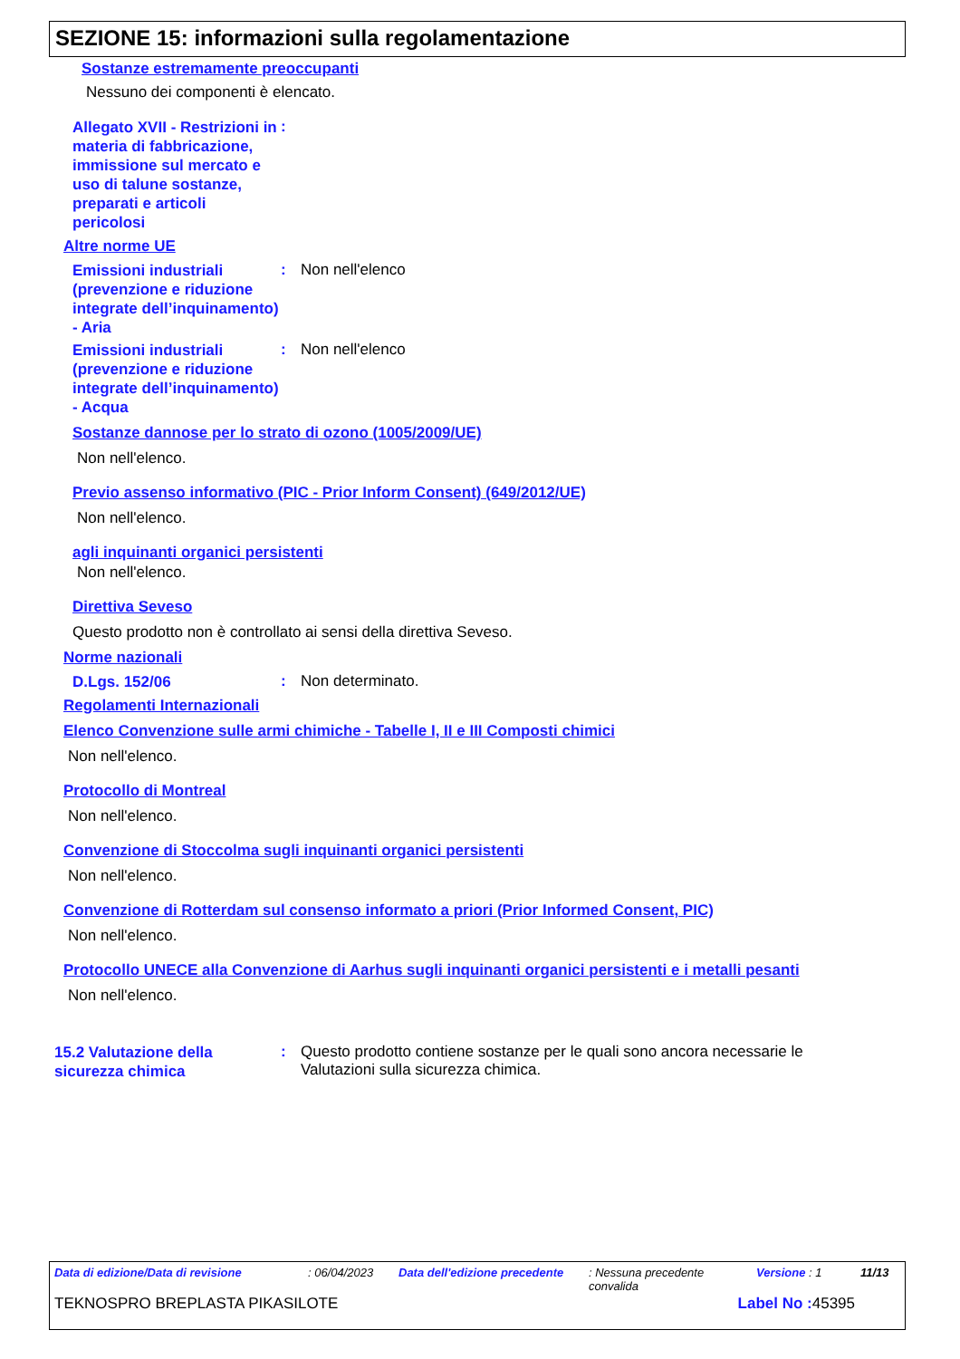SEZIONE 15: informazioni sulla regolamentazione
Sostanze estremamente preoccupanti
Nessuno dei componenti è elencato.
Allegato XVII - Restrizioni in materia di fabbricazione, immissione sul mercato e uso di talune sostanze, preparati e articoli pericolosi
:
Altre norme UE
Emissioni industriali (prevenzione e riduzione integrate dell’inquinamento) - Aria
: Non nell'elenco
Emissioni industriali (prevenzione e riduzione integrate dell’inquinamento) - Acqua
: Non nell'elenco
Sostanze dannose per lo strato di ozono (1005/2009/UE)
Non nell'elenco.
Previo assenso informativo (PIC - Prior Inform Consent) (649/2012/UE)
Non nell'elenco.
agli inquinanti organici persistenti
Non nell'elenco.
Direttiva Seveso
Questo prodotto non è controllato ai sensi della direttiva Seveso.
Norme nazionali
D.Lgs. 152/06
: Non determinato.
Regolamenti Internazionali
Elenco Convenzione sulle armi chimiche - Tabelle I, II e III Composti chimici
Non nell'elenco.
Protocollo di Montreal
Non nell'elenco.
Convenzione di Stoccolma sugli inquinanti organici persistenti
Non nell'elenco.
Convenzione di Rotterdam sul consenso informato a priori (Prior Informed Consent, PIC)
Non nell'elenco.
Protocollo UNECE alla Convenzione di Aarhus sugli inquinanti organici persistenti e i metalli pesanti
Non nell'elenco.
15.2 Valutazione della sicurezza chimica
: Questo prodotto contiene sostanze per le quali sono ancora necessarie le Valutazioni sulla sicurezza chimica.
Data di edizione/Data di revisione : 06/04/2023 Data dell'edizione precedente
: Nessuna precedente convalida
Versione : 1 11/13
TEKNOSPRO BREPLASTA PIKASILOTE Label No : 45395